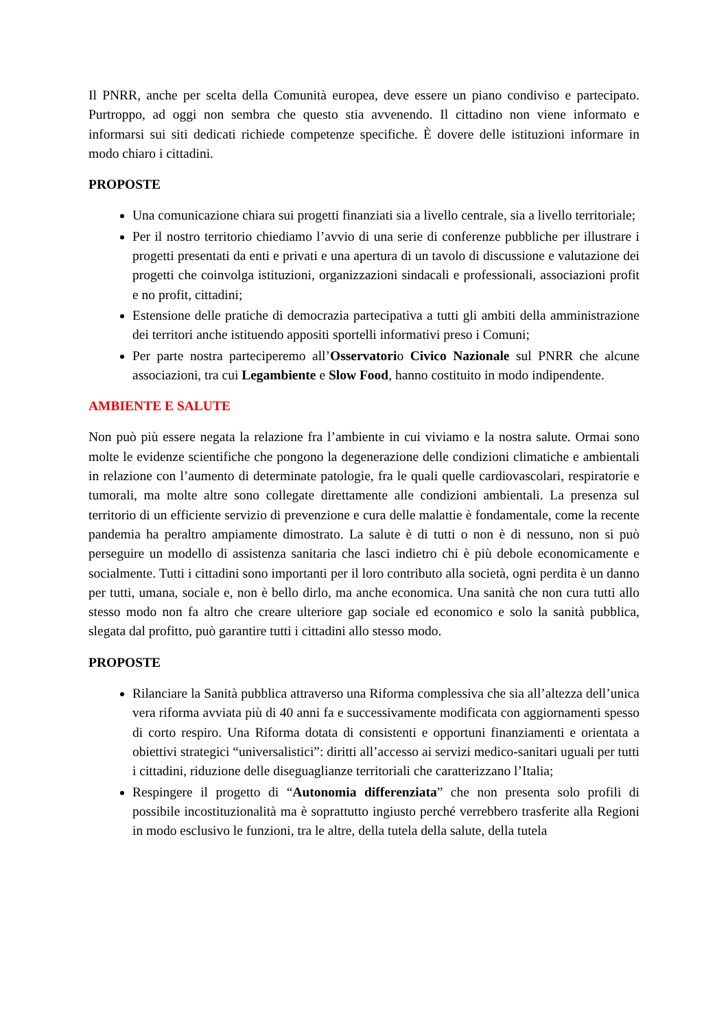Il PNRR, anche per scelta della Comunità europea, deve essere un piano condiviso e partecipato. Purtroppo, ad oggi non sembra che questo stia avvenendo. Il cittadino non viene informato e informarsi sui siti dedicati richiede competenze specifiche. È dovere delle istituzioni informare in modo chiaro i cittadini.
PROPOSTE
Una comunicazione chiara sui progetti finanziati sia a livello centrale, sia a livello territoriale;
Per il nostro territorio chiediamo l’avvio di una serie di conferenze pubbliche per illustrare i progetti presentati da enti e privati e una apertura di un tavolo di discussione e valutazione dei progetti che coinvolga istituzioni, organizzazioni sindacali e professionali, associazioni profit e no profit, cittadini;
Estensione delle pratiche di democrazia partecipativa a tutti gli ambiti della amministrazione dei territori anche istituendo appositi sportelli informativi preso i Comuni;
Per parte nostra parteciperemo all’Osservatorio Civico Nazionale sul PNRR che alcune associazioni, tra cui Legambiente e Slow Food, hanno costituito in modo indipendente.
AMBIENTE E SALUTE
Non può più essere negata la relazione fra l’ambiente in cui viviamo e la nostra salute. Ormai sono molte le evidenze scientifiche che pongono la degenerazione delle condizioni climatiche e ambientali in relazione con l’aumento di determinate patologie, fra le quali quelle cardiovascolari, respiratorie e tumorali, ma molte altre sono collegate direttamente alle condizioni ambientali. La presenza sul territorio di un efficiente servizio di prevenzione e cura delle malattie è fondamentale, come la recente pandemia ha peraltro ampiamente dimostrato. La salute è di tutti o non è di nessuno, non si può perseguire un modello di assistenza sanitaria che lasci indietro chi è più debole economicamente e socialmente. Tutti i cittadini sono importanti per il loro contributo alla società, ogni perdita è un danno per tutti, umana, sociale e, non è bello dirlo, ma anche economica. Una sanità che non cura tutti allo stesso modo non fa altro che creare ulteriore gap sociale ed economico e solo la sanità pubblica, slegata dal profitto, può garantire tutti i cittadini allo stesso modo.
PROPOSTE
Rilanciare la Sanità pubblica attraverso una Riforma complessiva che sia all’altezza dell’unica vera riforma avviata più di 40 anni fa e successivamente modificata con aggiornamenti spesso di corto respiro. Una Riforma dotata di consistenti e opportuni finanziamenti e orientata a obiettivi strategici “universalistici”: diritti all’accesso ai servizi medico-sanitari uguali per tutti i cittadini, riduzione delle diseguaglianze territoriali che caratterizzano l’Italia;
Respingere il progetto di “Autonomia differenziata” che non presenta solo profili di possibile incostituzionalità ma è soprattutto ingiusto perché verrebbero trasferite alla Regioni in modo esclusivo le funzioni, tra le altre, della tutela della salute, della tutela